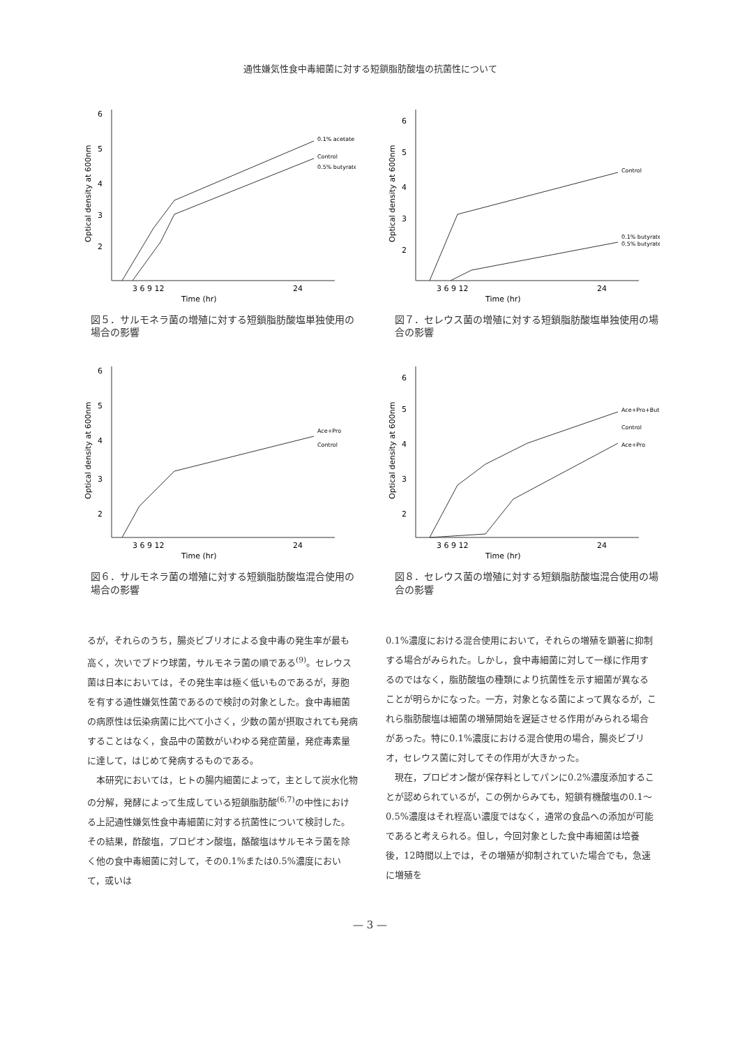通性嫌気性食中毒細菌に対する短鎖脂肪酸塩の抗菌性について
6
5
4
3
2
Optical density at 600nm
3 6 9 12
24
Time (hr)
0.1% acetate
Control
0.5% butyrate
図５．サルモネラ菌の増殖に対する短鎖脂肪酸塩単独使用の場合の影響
6
5
4
3
2
Optical density at 600nm
3 6 9 12
24
Time (hr)
Control
0.1% butyrate
0.5% butyrate
図７．セレウス菌の増殖に対する短鎖脂肪酸塩単独使用の場合の影響
6
5
4
3
2
Optical density at 600nm
3 6 9 12
24
Time (hr)
Ace+Pro
Control
図６．サルモネラ菌の増殖に対する短鎖脂肪酸塩混合使用の場合の影響
6
5
4
3
2
Optical density at 600nm
3 6 9 12
24
Time (hr)
Ace+Pro+But
Control
Ace+Pro
図８．セレウス菌の増殖に対する短鎖脂肪酸塩混合使用の場合の影響
るが，それらのうち，腸炎ビブリオによる食中毒の発生率が最も高く，次いでブドウ球菌，サルモネラ菌の順である<sup>(9)</sup>。セレウス菌は日本においては，その発生率は極く低いものであるが，芽胞を有する通性嫌気性菌であるので検討の対象とした。食中毒細菌の病原性は伝染病菌に比べて小さく，少数の菌が摂取されても発病することはなく，食品中の菌数がいわゆる発症菌量，発症毒素量に達して，はじめて発病するものである。
本研究においては，ヒトの腸内細菌によって，主として炭水化物の分解，発酵によって生成している短鎖脂肪酸<sup>(6,7)</sup>の中性における上記通性嫌気性食中毒細菌に対する抗菌性について検討した。その結果，酢酸塩，プロピオン酸塩，酪酸塩はサルモネラ菌を除く他の食中毒細菌に対して，その0.1%または0.5%濃度において，或いは
0.1%濃度における混合使用において，それらの増殖を顕著に抑制する場合がみられた。しかし，食中毒細菌に対して一様に作用するのではなく，脂肪酸塩の種類により抗菌性を示す細菌が異なることが明らかになった。一方，対象となる菌によって異なるが，これら脂肪酸塩は細菌の増殖開始を遅延させる作用がみられる場合があった。特に0.1%濃度における混合使用の場合，腸炎ビブリオ，セレウス菌に対してその作用が大きかった。
現在，プロピオン酸が保存料としてパンに0.2%濃度添加することが認められているが，この例からみても，短鎖有機酸塩の0.1～0.5%濃度はそれ程高い濃度ではなく，通常の食品への添加が可能であると考えられる。但し，今回対象とした食中毒細菌は培養後，12時間以上では，その増殖が抑制されていた場合でも，急速に増殖を
— 3 —